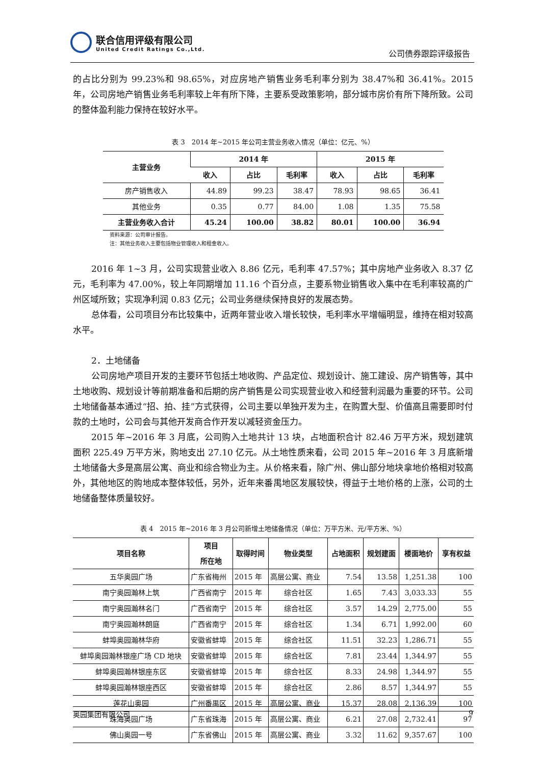联合信用评级有限公司
United Credit Ratings Co.,Ltd.
公司债券跟踪评级报告
的占比分别为 99.23%和 98.65%，对应房地产销售业务毛利率分别为 38.47%和 36.41%。2015 年，公司房地产销售业务毛利率较上年有所下降，主要系受政策影响，部分城市房价有所下降所致。公司的整体盈利能力保持在较好水平。
表 3　2014 年~2015 年公司主营业务收入情况（单位：亿元、%）
| 主营业务 | 2014 年 | | | 2015 年 | | |
| --- | --- | --- | --- | --- | --- | --- |
| | 收入 | 占比 | 毛利率 | 收入 | 占比 | 毛利率 |
| 房产销售收入 | 44.89 | 99.23 | 38.47 | 78.93 | 98.65 | 36.41 |
| 其他业务 | 0.35 | 0.77 | 84.00 | 1.08 | 1.35 | 75.58 |
| 主营业务收入合计 | 45.24 | 100.00 | 38.82 | 80.01 | 100.00 | 36.94 |
资料来源：公司审计报告。
注：其他业务收入主要包括物业管理收入和租金收入。
2016 年 1~3 月，公司实现营业收入 8.86 亿元，毛利率 47.57%；其中房地产业务收入 8.37 亿元，毛利率为 47.00%，较上年同期增加 11.16 个百分点，主要系物业销售收入集中在毛利率较高的广州区域所致；实现净利润 0.83 亿元；公司业务继续保持良好的发展态势。
总体看，公司项目分布比较集中，近两年营业收入增长较快，毛利率水平增幅明显，维持在相对较高水平。
2．土地储备
公司房地产项目开发的主要环节包括土地收购、产品定位、规划设计、施工建设、房产销售等，其中土地收购、规划设计等前期准备和后期的房产销售是公司实现营业收入和经营利润最为重要的环节。公司土地储备基本通过“招、拍、挂”方式获得，公司主要以单独开发为主，在购置大型、价值高且需要即时付款的土地时，公司会与其他开发商合作开发以减轻资金压力。
2015 年~2016 年 3 月底，公司购入土地共计 13 块，占地面积合计 82.46 万平方米，规划建筑面积 225.49 万平方米，购地支出 27.10 亿元。从土地性质来看，公司 2015 年~2016 年 3 月底新增土地储备大多是高层公寓、商业和综合物业为主。从价格来看，除广州、佛山部分地块拿地价格相对较高外，其他地区的购地成本整体较低，另外，近年来番禺地区发展较快，得益于土地价格的上涨，公司的土地储备整体质量较好。
表 4　2015 年~2016 年 3 月公司新增土地储备情况（单位：万平方米、元/平方米、%）
| 项目名称 | 项目 所在地 | 取得时间 | 物业类型 | 占地面积 | 规划建面 | 楼面地价 | 享有权益 |
| --- | --- | --- | --- | --- | --- | --- | --- |
| 五华奥园广场 | 广东省梅州 | 2015 年 | 高层公寓、商业 | 7.54 | 13.58 | 1,251.38 | 100 |
| 南宁奥园瀚林上筑 | 广西省南宁 | 2015 年 | 综合社区 | 1.65 | 7.43 | 3,033.33 | 55 |
| 南宁奥园瀚林名门 | 广西省南宁 | 2015 年 | 综合社区 | 3.57 | 14.29 | 2,775.00 | 55 |
| 南宁奥园瀚林朗庭 | 广西省南宁 | 2015 年 | 综合社区 | 1.34 | 6.71 | 1,992.00 | 60 |
| 蚌埠奥园瀚林华府 | 安徽省蚌埠 | 2015 年 | 综合社区 | 11.51 | 32.23 | 1,286.71 | 55 |
| 蚌埠奥园瀚林银座广场 CD 地块 | 安徽省蚌埠 | 2015 年 | 综合社区 | 7.81 | 23.44 | 1,344.97 | 55 |
| 蚌埠奥园瀚林银座东区 | 安徽省蚌埠 | 2015 年 | 综合社区 | 8.33 | 24.98 | 1,344.97 | 55 |
| 蚌埠奥园瀚林银座西区 | 安徽省蚌埠 | 2015 年 | 综合社区 | 2.86 | 8.57 | 1,344.97 | 55 |
| 莲花山奥园 | 广州番禺区 | 2015 年 | 高层公寓、商业 | 15.37 | 28.08 | 2,136.39 | 100 |
| 珠海奥园广场 | 广东省珠海 | 2015 年 | 高层公寓、商业 | 6.21 | 27.08 | 2,732.41 | 97 |
| 佛山奥园一号 | 广东省佛山 | 2015 年 | 高层公寓、商业 | 3.32 | 11.62 | 9,357.67 | 100 |
奥园集团有限公司 9